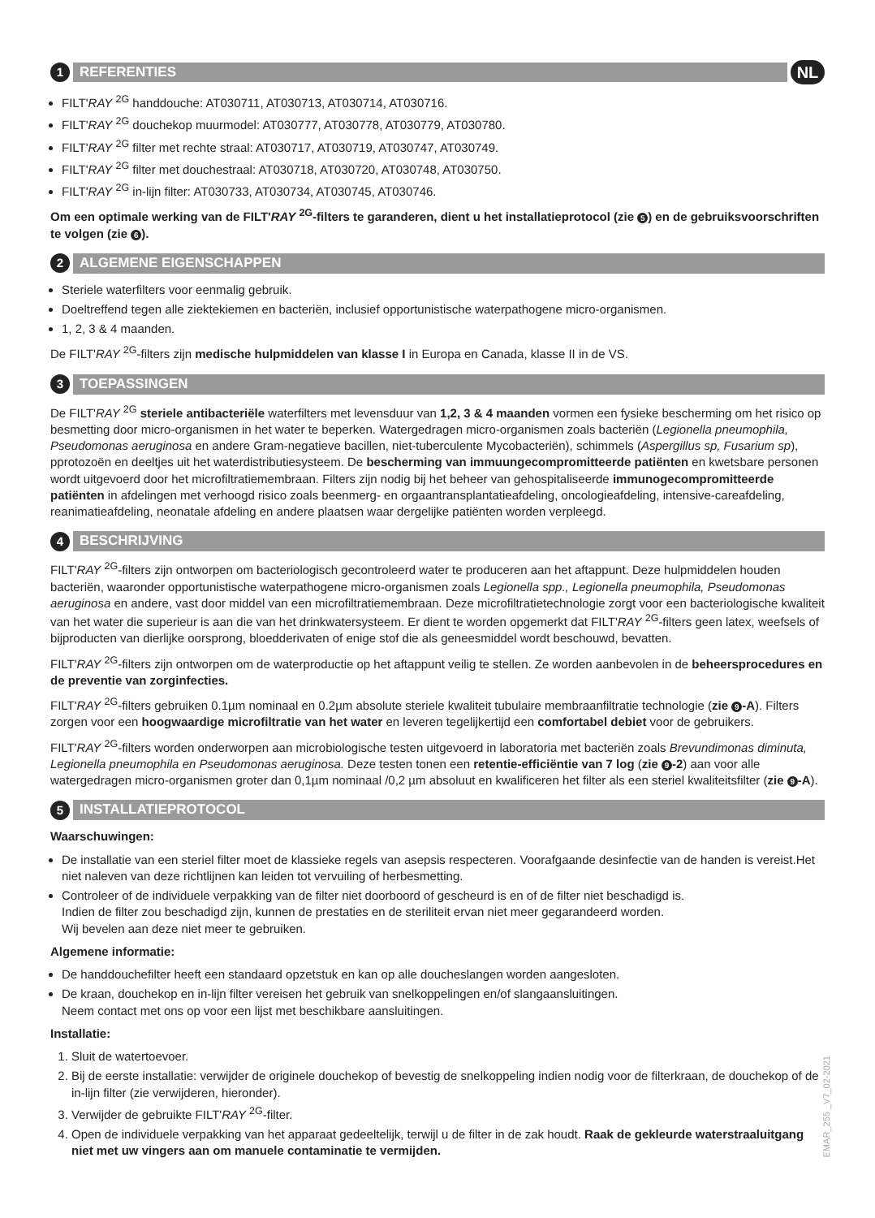1 REFERENTIES NL
FILT'RAY <sup>2G</sup> handdouche: AT030711, AT030713, AT030714, AT030716.
FILT'RAY <sup>2G</sup> douchekop muurmodel: AT030777, AT030778, AT030779, AT030780.
FILT'RAY <sup>2G</sup> filter met rechte straal: AT030717, AT030719, AT030747, AT030749.
FILT'RAY <sup>2G</sup> filter met douchestraal: AT030718, AT030720, AT030748, AT030750.
FILT'RAY <sup>2G</sup> in-lijn filter: AT030733, AT030734, AT030745, AT030746.
Om een optimale werking van de FILT'RAY <sup>2G</sup>-filters te garanderen, dient u het installatieprotocol (zie 5) en de gebruiksvoorschriften te volgen (zie 6).
2 ALGEMENE EIGENSCHAPPEN
Steriele waterfilters voor eenmalig gebruik.
Doeltreffend tegen alle ziektekiemen en bacteriën, inclusief opportunistische waterpathogene micro-organismen.
1, 2, 3 & 4 maanden.
De FILT'RAY <sup>2G</sup>-filters zijn medische hulpmiddelen van klasse I in Europa en Canada, klasse II in de VS.
3 TOEPASSINGEN
De FILT'RAY <sup>2G</sup> steriele antibacteriële waterfilters met levensduur van 1,2, 3 & 4 maanden vormen een fysieke bescherming om het risico op besmetting door micro-organismen in het water te beperken. Watergedragen micro-organismen zoals bacteriën (Legionella pneumophila, Pseudomonas aeruginosa en andere Gram-negatieve bacillen, niet-tuberculente Mycobacteriën), schimmels (Aspergillus sp, Fusarium sp), pprotozoën en deeltjes uit het waterdistributiesysteem. De bescherming van immuungecompromitteerde patiënten en kwetsbare personen wordt uitgevoerd door het microfiltratiemembraan. Filters zijn nodig bij het beheer van gehospitaliseerde immunogecompromitteerde patiënten in afdelingen met verhoogd risico zoals beenmerg- en orgaantransplantatieafdeling, oncologieafdeling, intensive-careafdeling, reanimatieafdeling, neonatale afdeling en andere plaatsen waar dergelijke patiënten worden verpleegd.
4 BESCHRIJVING
FILT'RAY <sup>2G</sup>-filters zijn ontworpen om bacteriologisch gecontroleerd water te produceren aan het aftappunt. Deze hulpmiddelen houden bacteriën, waaronder opportunistische waterpathogene micro-organismen zoals Legionella spp., Legionella pneumophila, Pseudomonas aeruginosa en andere, vast door middel van een microfiltratiemembraan. Deze microfiltratietechnologie zorgt voor een bacteriologische kwaliteit van het water die superieur is aan die van het drinkwatersysteem. Er dient te worden opgemerkt dat FILT'RAY <sup>2G</sup>-filters geen latex, weefsels of bijproducten van dierlijke oorsprong, bloedderivaten of enige stof die als geneesmiddel wordt beschouwd, bevatten.
FILT'RAY <sup>2G</sup>-filters zijn ontworpen om de waterproductie op het aftappunt veilig te stellen. Ze worden aanbevolen in de beheersprocedures en de preventie van zorginfecties.
FILT'RAY <sup>2G</sup>-filters gebruiken 0.1µm nominaal en 0.2µm absolute steriele kwaliteit tubulaire membraanfiltratie technologie (zie 9 -A). Filters zorgen voor een hoogwaardige microfiltratie van het water en leveren tegelijkertijd een comfortabel debiet voor de gebruikers.
FILT'RAY <sup>2G</sup>-filters worden onderworpen aan microbiologische testen uitgevoerd in laboratoria met bacteriën zoals Brevundimonas diminuta, Legionella pneumophila en Pseudomonas aeruginosa. Deze testen tonen een retentie-efficiëntie van 7 log (zie 9 -2) aan voor alle watergedragen micro-organismen groter dan 0,1µm nominaal /0,2 µm absoluut en kwalificeren het filter als een steriel kwaliteitsfilter (zie 9 -A).
5 INSTALLATIEPROTOCOL
Waarschuwingen:
De installatie van een steriel filter moet de klassieke regels van asepsis respecteren. Voorafgaande desinfectie van de handen is vereist.Het niet naleven van deze richtlijnen kan leiden tot vervuiling of herbesmetting.
Controleer of de individuele verpakking van de filter niet doorboord of gescheurd is en of de filter niet beschadigd is.
Indien de filter zou beschadigd zijn, kunnen de prestaties en de steriliteit ervan niet meer gegarandeerd worden.
Wij bevelen aan deze niet meer te gebruiken.
Algemene informatie:
De handdouchefilter heeft een standaard opzetstuk en kan op alle doucheslangen worden aangesloten.
De kraan, douchekop en in-lijn filter vereisen het gebruik van snelkoppelingen en/of slangaansluitingen.
Neem contact met ons op voor een lijst met beschikbare aansluitingen.
Installatie:
1. Sluit de watertoevoer.
2. Bij de eerste installatie: verwijder de originele douchekop of bevestig de snelkoppeling indien nodig voor de filterkraan, de douchekop of de in-lijn filter (zie verwijderen, hieronder).
3. Verwijder de gebruikte FILT'RAY <sup>2G</sup>-filter.
4. Open de individuele verpakking van het apparaat gedeeltelijk, terwijl u de filter in de zak houdt. Raak de gekleurde waterstraaluitgang niet met uw vingers aan om manuele contaminatie te vermijden.
EMAR_255 _V7_02-2021